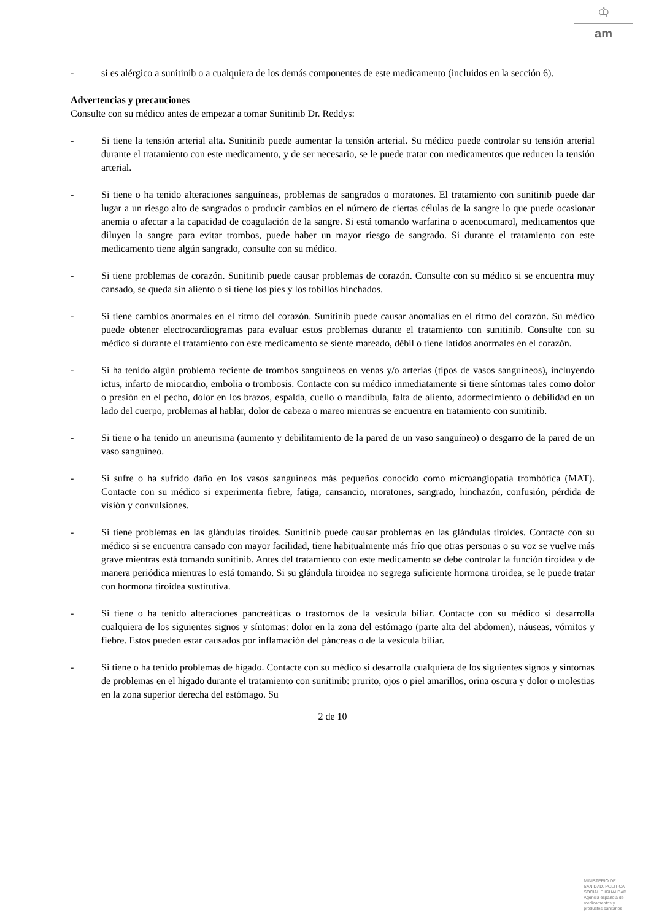♔
am
- si es alérgico a sunitinib o a cualquiera de los demás componentes de este medicamento (incluidos en la sección 6).
Advertencias y precauciones
Consulte con su médico antes de empezar a tomar Sunitinib Dr. Reddys:
- Si tiene la tensión arterial alta. Sunitinib puede aumentar la tensión arterial. Su médico puede controlar su tensión arterial durante el tratamiento con este medicamento, y de ser necesario, se le puede tratar con medicamentos que reducen la tensión arterial.
- Si tiene o ha tenido alteraciones sanguíneas, problemas de sangrados o moratones. El tratamiento con sunitinib puede dar lugar a un riesgo alto de sangrados o producir cambios en el número de ciertas células de la sangre lo que puede ocasionar anemia o afectar a la capacidad de coagulación de la sangre. Si está tomando warfarina o acenocumarol, medicamentos que diluyen la sangre para evitar trombos, puede haber un mayor riesgo de sangrado. Si durante el tratamiento con este medicamento tiene algún sangrado, consulte con su médico.
- Si tiene problemas de corazón. Sunitinib puede causar problemas de corazón. Consulte con su médico si se encuentra muy cansado, se queda sin aliento o si tiene los pies y los tobillos hinchados.
- Si tiene cambios anormales en el ritmo del corazón. Sunitinib puede causar anomalías en el ritmo del corazón. Su médico puede obtener electrocardiogramas para evaluar estos problemas durante el tratamiento con sunitinib. Consulte con su médico si durante el tratamiento con este medicamento se siente mareado, débil o tiene latidos anormales en el corazón.
- Si ha tenido algún problema reciente de trombos sanguíneos en venas y/o arterias (tipos de vasos sanguíneos), incluyendo ictus, infarto de miocardio, embolia o trombosis. Contacte con su médico inmediatamente si tiene síntomas tales como dolor o presión en el pecho, dolor en los brazos, espalda, cuello o mandíbula, falta de aliento, adormecimiento o debilidad en un lado del cuerpo, problemas al hablar, dolor de cabeza o mareo mientras se encuentra en tratamiento con sunitinib.
- Si tiene o ha tenido un aneurisma (aumento y debilitamiento de la pared de un vaso sanguíneo) o desgarro de la pared de un vaso sanguíneo.
- Si sufre o ha sufrido daño en los vasos sanguíneos más pequeños conocido como microangiopatía trombótica (MAT). Contacte con su médico si experimenta fiebre, fatiga, cansancio, moratones, sangrado, hinchazón, confusión, pérdida de visión y convulsiones.
- Si tiene problemas en las glándulas tiroides. Sunitinib puede causar problemas en las glándulas tiroides. Contacte con su médico si se encuentra cansado con mayor facilidad, tiene habitualmente más frío que otras personas o su voz se vuelve más grave mientras está tomando sunitinib. Antes del tratamiento con este medicamento se debe controlar la función tiroidea y de manera periódica mientras lo está tomando. Si su glándula tiroidea no segrega suficiente hormona tiroidea, se le puede tratar con hormona tiroidea sustitutiva.
- Si tiene o ha tenido alteraciones pancreáticas o trastornos de la vesícula biliar. Contacte con su médico si desarrolla cualquiera de los siguientes signos y síntomas: dolor en la zona del estómago (parte alta del abdomen), náuseas, vómitos y fiebre. Estos pueden estar causados por inflamación del páncreas o de la vesícula biliar.
- Si tiene o ha tenido problemas de hígado. Contacte con su médico si desarrolla cualquiera de los siguientes signos y síntomas de problemas en el hígado durante el tratamiento con sunitinib: prurito, ojos o piel amarillos, orina oscura y dolor o molestias en la zona superior derecha del estómago. Su
2 de 10
MINISTERIO DE
SANIDAD, POLITICA
SOCIAL E IGUALDAD
Agencia española de
medicamentos y
productos sanitarios